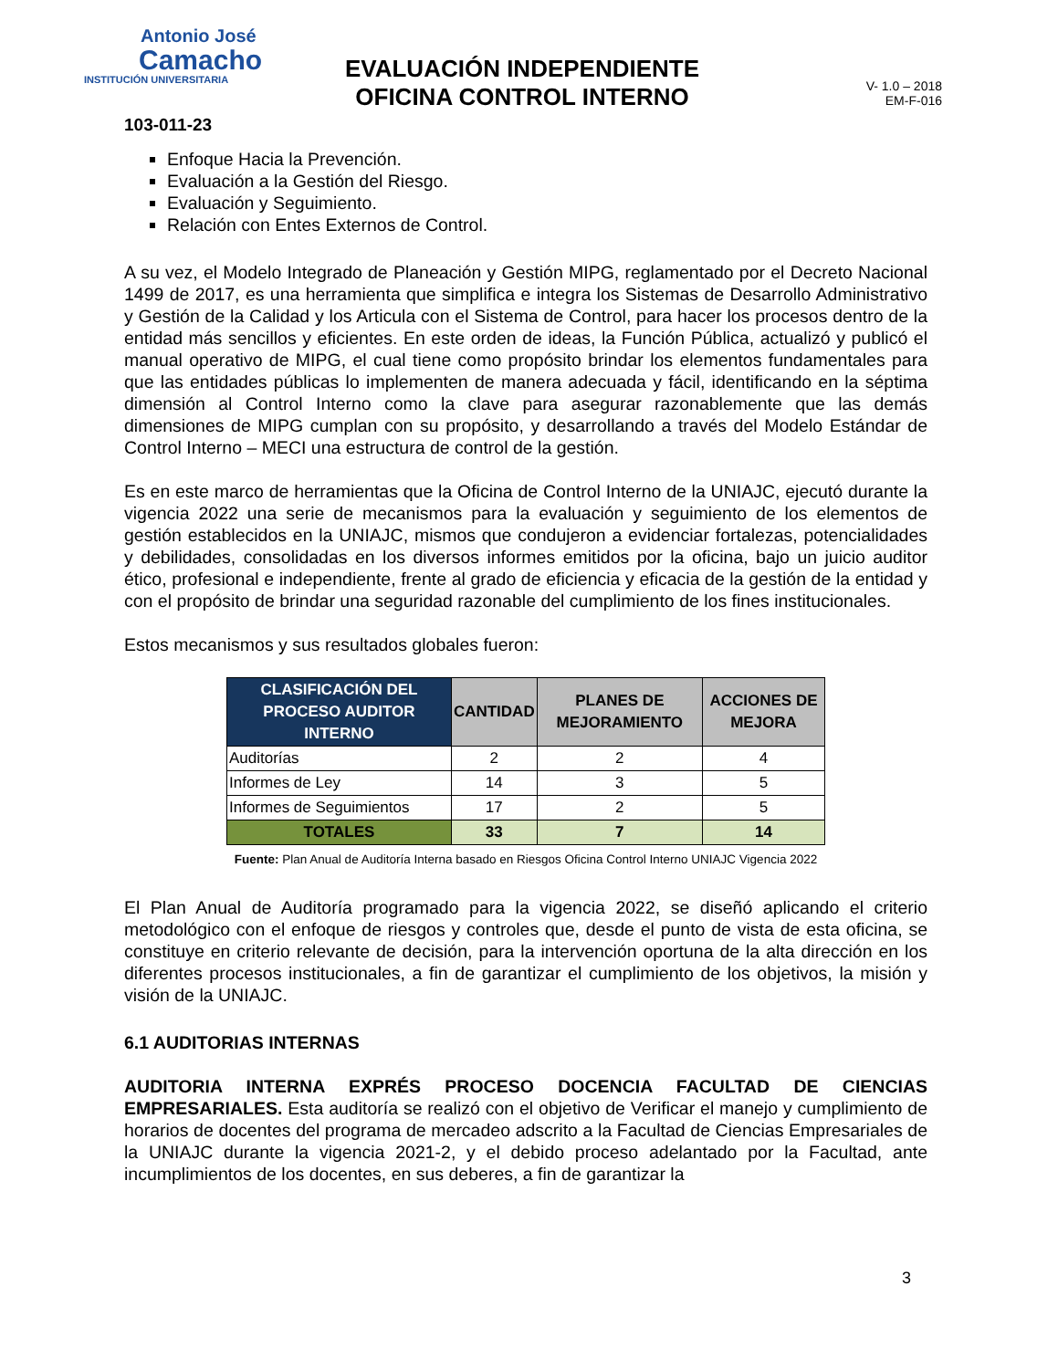Antonio José
Camacho
INSTITUCIÓN UNIVERSITARIA
EVALUACIÓN INDEPENDIENTE
OFICINA CONTROL INTERNO
V- 1.0 – 2018
EM-F-016
103-011-23
Enfoque Hacia la Prevención.
Evaluación a la Gestión del Riesgo.
Evaluación y Seguimiento.
Relación con Entes Externos de Control.
A su vez, el Modelo Integrado de Planeación y Gestión MIPG, reglamentado por el Decreto Nacional 1499 de 2017, es una herramienta que simplifica e integra los Sistemas de Desarrollo Administrativo y Gestión de la Calidad y los Articula con el Sistema de Control, para hacer los procesos dentro de la entidad más sencillos y eficientes. En este orden de ideas, la Función Pública, actualizó y publicó el manual operativo de MIPG, el cual tiene como propósito brindar los elementos fundamentales para que las entidades públicas lo implementen de manera adecuada y fácil, identificando en la séptima dimensión al Control Interno como la clave para asegurar razonablemente que las demás dimensiones de MIPG cumplan con su propósito, y desarrollando a través del Modelo Estándar de Control Interno – MECI una estructura de control de la gestión.
Es en este marco de herramientas que la Oficina de Control Interno de la UNIAJC, ejecutó durante la vigencia 2022 una serie de mecanismos para la evaluación y seguimiento de los elementos de gestión establecidos en la UNIAJC, mismos que condujeron a evidenciar fortalezas, potencialidades y debilidades, consolidadas en los diversos informes emitidos por la oficina, bajo un juicio auditor ético, profesional e independiente, frente al grado de eficiencia y eficacia de la gestión de la entidad y con el propósito de brindar una seguridad razonable del cumplimiento de los fines institucionales.
Estos mecanismos y sus resultados globales fueron:
| CLASIFICACIÓN DEL PROCESO AUDITOR INTERNO | CANTIDAD | PLANES DE MEJORAMIENTO | ACCIONES DE MEJORA |
| --- | --- | --- | --- |
| Auditorías | 2 | 2 | 4 |
| Informes de Ley | 14 | 3 | 5 |
| Informes de Seguimientos | 17 | 2 | 5 |
| TOTALES | 33 | 7 | 14 |
Fuente: Plan Anual de Auditoría Interna basado en Riesgos Oficina Control Interno UNIAJC Vigencia 2022
El Plan Anual de Auditoría programado para la vigencia 2022, se diseñó aplicando el criterio metodológico con el enfoque de riesgos y controles que, desde el punto de vista de esta oficina, se constituye en criterio relevante de decisión, para la intervención oportuna de la alta dirección en los diferentes procesos institucionales, a fin de garantizar el cumplimiento de los objetivos, la misión y visión de la UNIAJC.
6.1 AUDITORIAS INTERNAS
AUDITORIA INTERNA EXPRÉS PROCESO DOCENCIA FACULTAD DE CIENCIAS EMPRESARIALES. Esta auditoría se realizó con el objetivo de Verificar el manejo y cumplimiento de horarios de docentes del programa de mercadeo adscrito a la Facultad de Ciencias Empresariales de la UNIAJC durante la vigencia 2021-2, y el debido proceso adelantado por la Facultad, ante incumplimientos de los docentes, en sus deberes, a fin de garantizar la
3